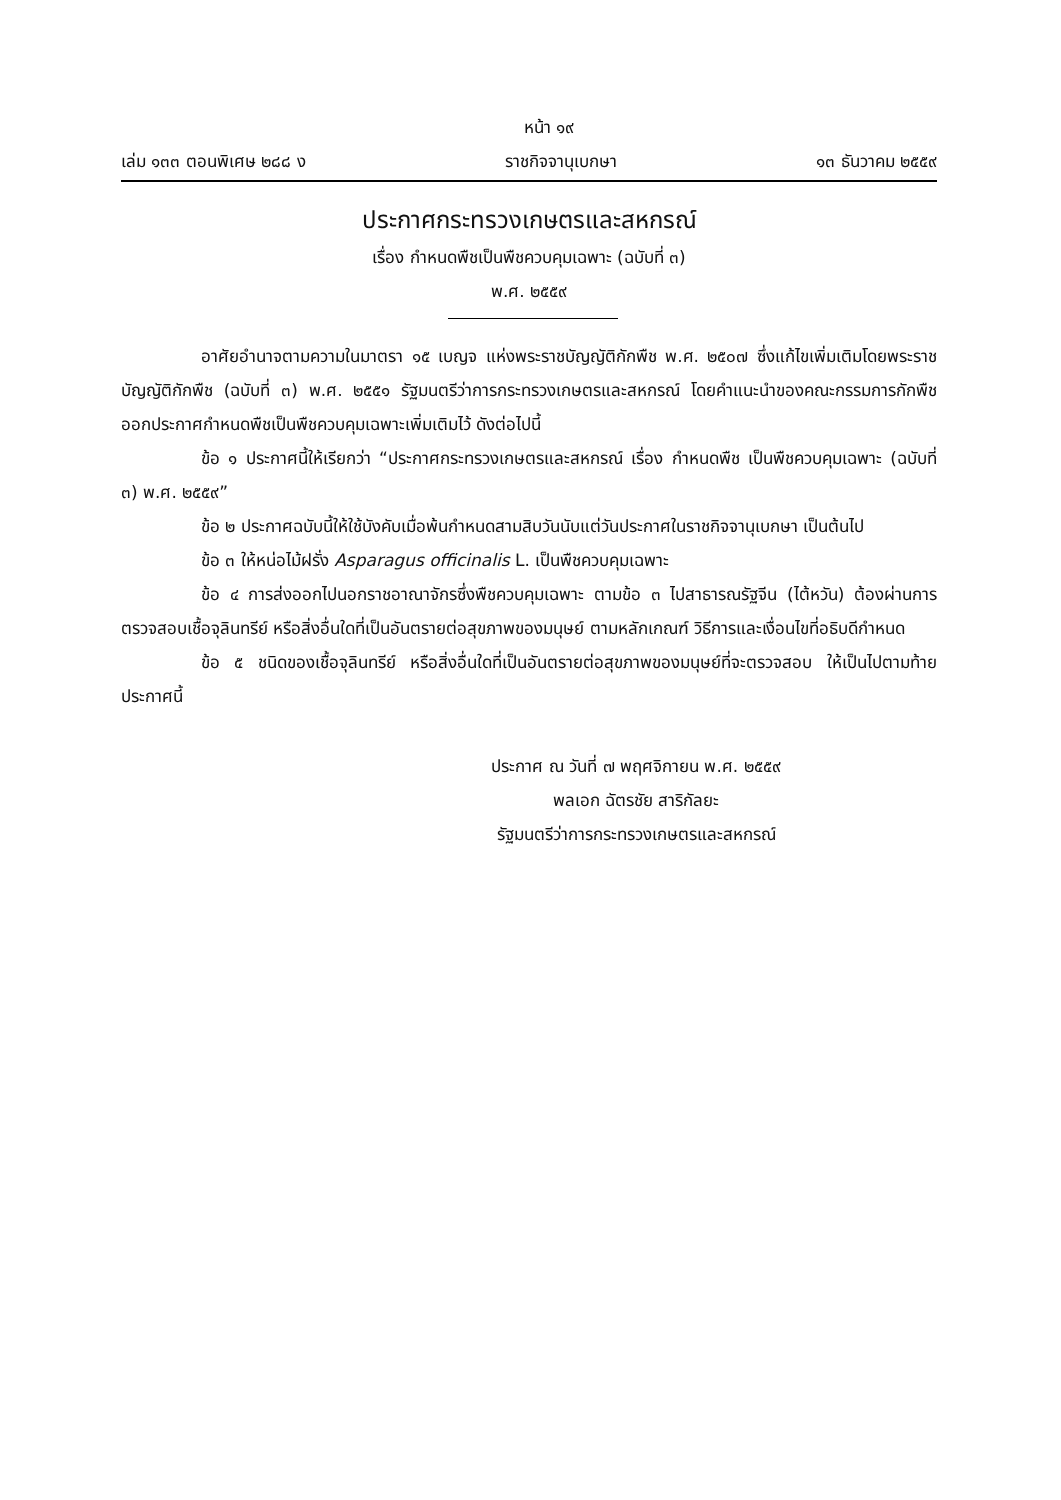หน้า ๑๙
เล่ม ๑๓๓ ตอนพิเศษ ๒๘๘ ง ราชกิจจานุเบกษา ๑๓ ธันวาคม ๒๕๕๙
ประกาศกระทรวงเกษตรและสหกรณ์
เรื่อง กำหนดพืชเป็นพืชควบคุมเฉพาะ (ฉบับที่ ๓)
พ.ศ. ๒๕๕๙
อาศัยอำนาจตามความในมาตรา ๑๕ เบญจ แห่งพระราชบัญญัติกักพืช พ.ศ. ๒๕๐๗ ซึ่งแก้ไขเพิ่มเติมโดยพระราชบัญญัติกักพืช (ฉบับที่ ๓) พ.ศ. ๒๕๕๑ รัฐมนตรีว่าการกระทรวงเกษตรและสหกรณ์ โดยคำแนะนำของคณะกรรมการกักพืช ออกประกาศกำหนดพืชเป็นพืชควบคุมเฉพาะเพิ่มเติมไว้ ดังต่อไปนี้
ข้อ ๑ ประกาศนี้ให้เรียกว่า “ประกาศกระทรวงเกษตรและสหกรณ์ เรื่อง กำหนดพืช เป็นพืชควบคุมเฉพาะ (ฉบับที่ ๓) พ.ศ. ๒๕๕๙”
ข้อ ๒ ประกาศฉบับนี้ให้ใช้บังคับเมื่อพ้นกำหนดสามสิบวันนับแต่วันประกาศในราชกิจจานุเบกษา เป็นต้นไป
ข้อ ๓ ให้หน่อไม้ฝรั่ง Asparagus officinalis L. เป็นพืชควบคุมเฉพาะ
ข้อ ๔ การส่งออกไปนอกราชอาณาจักรซึ่งพืชควบคุมเฉพาะ ตามข้อ ๓ ไปสาธารณรัฐจีน (ไต้หวัน) ต้องผ่านการตรวจสอบเชื้อจุลินทรีย์ หรือสิ่งอื่นใดที่เป็นอันตรายต่อสุขภาพของมนุษย์ ตามหลักเกณฑ์ วิธีการและเงื่อนไขที่อธิบดีกำหนด
ข้อ ๕ ชนิดของเชื้อจุลินทรีย์ หรือสิ่งอื่นใดที่เป็นอันตรายต่อสุขภาพของมนุษย์ที่จะตรวจสอบ ให้เป็นไปตามท้ายประกาศนี้
ประกาศ ณ วันที่ ๗ พฤศจิกายน พ.ศ. ๒๕๕๙
พลเอก ฉัตรชัย สาริกัลยะ
รัฐมนตรีว่าการกระทรวงเกษตรและสหกรณ์